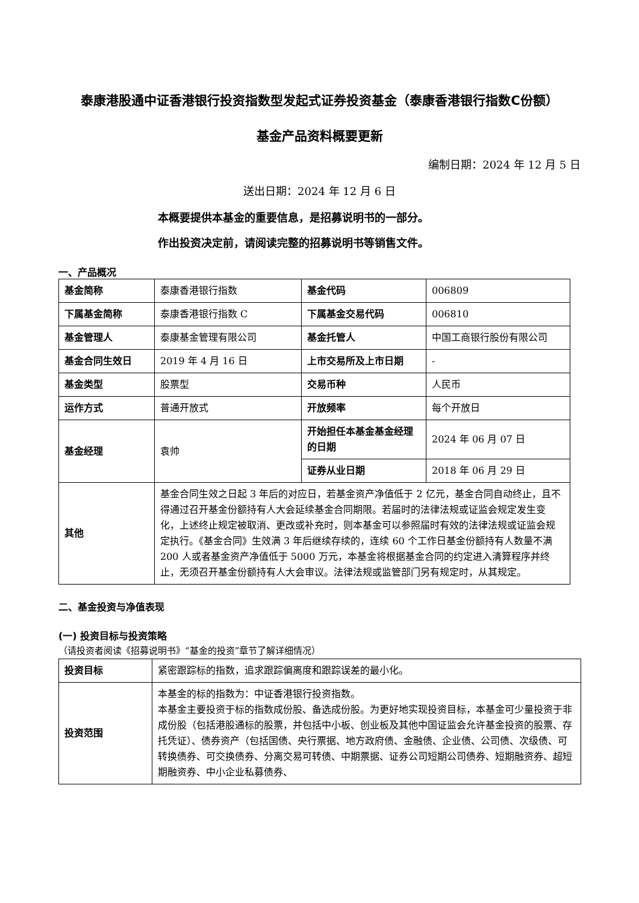泰康港股通中证香港银行投资指数型发起式证券投资基金（泰康香港银行指数C份额）
基金产品资料概要更新
编制日期：2024 年 12 月 5 日
送出日期：2024 年 12 月 6 日
本概要提供本基金的重要信息，是招募说明书的一部分。
作出投资决定前，请阅读完整的招募说明书等销售文件。
一、产品概况
| 基金简称 | 泰康香港银行指数 | 基金代码 | 006809 |
| 下属基金简称 | 泰康香港银行指数 C | 下属基金交易代码 | 006810 |
| 基金管理人 | 泰康基金管理有限公司 | 基金托管人 | 中国工商银行股份有限公司 |
| 基金合同生效日 | 2019 年 4 月 16 日 | 上市交易所及上市日期 | - |
| 基金类型 | 股票型 | 交易币种 | 人民币 |
| 运作方式 | 普通开放式 | 开放频率 | 每个开放日 |
| 基金经理 | 袁帅 | 开始担任本基金基金经理的日期 | 2024 年 06 月 07 日 |
| | | 证券从业日期 | 2018 年 06 月 29 日 |
| 其他 | 基金合同生效之日起 3 年后的对应日，若基金资产净值低于 2 亿元，基金合同自动终止，且不得通过召开基金份额持有人大会延续基金合同期限。若届时的法律法规或证监会规定发生变化，上述终止规定被取消、更改或补充时，则本基金可以参照届时有效的法律法规或证监会规定执行。《基金合同》生效满 3 年后继续存续的，连续 60 个工作日基金份额持有人数量不满 200 人或者基金资产净值低于 5000 万元，本基金将根据基金合同的约定进入清算程序并终止，无须召开基金份额持有人大会审议。法律法规或监管部门另有规定时，从其规定。 | | |
二、基金投资与净值表现
(一) 投资目标与投资策略
（请投资者阅读《招募说明书》“基金的投资”章节了解详细情况）
| 投资目标 | 紧密跟踪标的指数，追求跟踪偏离度和跟踪误差的最小化。 |
| 投资范围 | 本基金的标的指数为：中证香港银行投资指数。 本基金主要投资于标的指数成份股、备选成份股。为更好地实现投资目标，本基金可少量投资于非成份股（包括港股通标的股票，并包括中小板、创业板及其他中国证监会允许基金投资的股票、存托凭证）、债券资产（包括国债、央行票据、地方政府债、金融债、企业债、公司债、次级债、可转换债券、可交换债券、分离交易可转债、中期票据、证券公司短期公司债券、短期融资券、超短期融资券、中小企业私募债券、 |